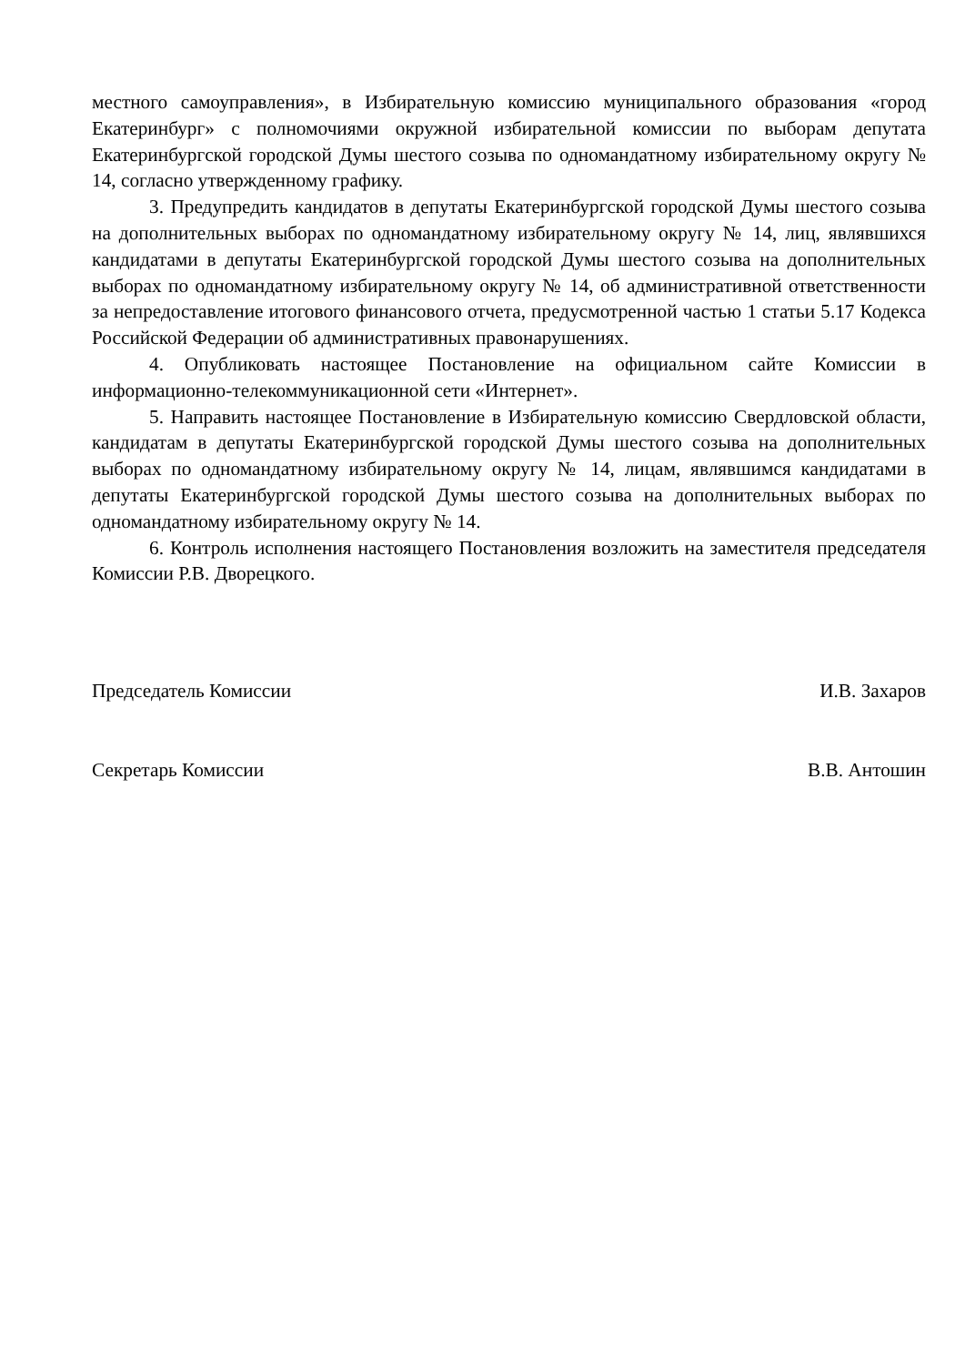местного самоуправления», в Избирательную комиссию муниципального образования «город Екатеринбург» с полномочиями окружной избирательной комиссии по выборам депутата Екатеринбургской городской Думы шестого созыва по одномандатному избирательному округу № 14, согласно утвержденному графику.
3. Предупредить кандидатов в депутаты Екатеринбургской городской Думы шестого созыва на дополнительных выборах по одномандатному избирательному округу № 14, лиц, являвшихся кандидатами в депутаты Екатеринбургской городской Думы шестого созыва на дополнительных выборах по одномандатному избирательному округу № 14, об административной ответственности за непредоставление итогового финансового отчета, предусмотренной частью 1 статьи 5.17 Кодекса Российской Федерации об административных правонарушениях.
4. Опубликовать настоящее Постановление на официальном сайте Комиссии в информационно-телекоммуникационной сети «Интернет».
5. Направить настоящее Постановление в Избирательную комиссию Свердловской области, кандидатам в депутаты Екатеринбургской городской Думы шестого созыва на дополнительных выборах по одномандатному избирательному округу № 14, лицам, являвшимся кандидатами в депутаты Екатеринбургской городской Думы шестого созыва на дополнительных выборах по одномандатному избирательному округу № 14.
6. Контроль исполнения настоящего Постановления возложить на заместителя председателя Комиссии Р.В. Дворецкого.
Председатель Комиссии И.В. Захаров
Секретарь Комиссии В.В. Антошин